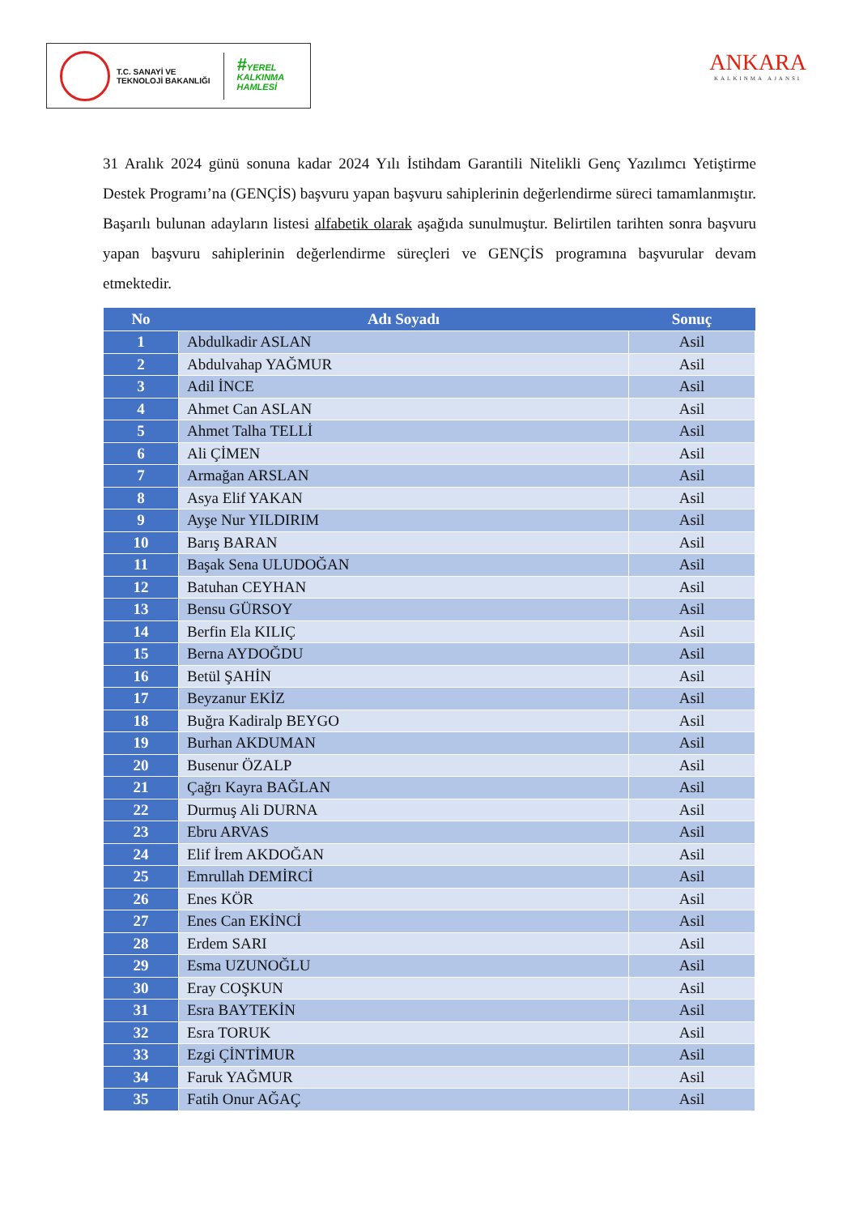T.C. SANAYİ VE
TEKNOLOJİ BAKANLIĞI
#YEREL
KALKINMA
HAMLESİ
ANKARA
KALKINMA AJANSI
31 Aralık 2024 günü sonuna kadar 2024 Yılı İstihdam Garantili Nitelikli Genç Yazılımcı Yetiştirme Destek Programı’na (GENÇİS) başvuru yapan başvuru sahiplerinin değerlendirme süreci tamamlanmıştır. Başarılı bulunan adayların listesi alfabetik olarak aşağıda sunulmuştur. Belirtilen tarihten sonra başvuru yapan başvuru sahiplerinin değerlendirme süreçleri ve GENÇİS programına başvurular devam etmektedir.
| No | Adı Soyadı | Sonuç |
| --- | --- | --- |
| 1 | Abdulkadir ASLAN | Asil |
| 2 | Abdulvahap YAĞMUR | Asil |
| 3 | Adil İNCE | Asil |
| 4 | Ahmet Can ASLAN | Asil |
| 5 | Ahmet Talha TELLİ | Asil |
| 6 | Ali ÇİMEN | Asil |
| 7 | Armağan ARSLAN | Asil |
| 8 | Asya Elif YAKAN | Asil |
| 9 | Ayşe Nur YILDIRIM | Asil |
| 10 | Barış BARAN | Asil |
| 11 | Başak Sena ULUDOĞAN | Asil |
| 12 | Batuhan CEYHAN | Asil |
| 13 | Bensu GÜRSOY | Asil |
| 14 | Berfin Ela KILIÇ | Asil |
| 15 | Berna AYDOĞDU | Asil |
| 16 | Betül ŞAHİN | Asil |
| 17 | Beyzanur EKİZ | Asil |
| 18 | Buğra Kadiralp BEYGO | Asil |
| 19 | Burhan AKDUMAN | Asil |
| 20 | Busenur ÖZALP | Asil |
| 21 | Çağrı Kayra BAĞLAN | Asil |
| 22 | Durmuş Ali DURNA | Asil |
| 23 | Ebru ARVAS | Asil |
| 24 | Elif İrem AKDOĞAN | Asil |
| 25 | Emrullah DEMİRCİ | Asil |
| 26 | Enes KÖR | Asil |
| 27 | Enes Can EKİNCİ | Asil |
| 28 | Erdem SARI | Asil |
| 29 | Esma UZUNOĞLU | Asil |
| 30 | Eray COŞKUN | Asil |
| 31 | Esra BAYTEKİN | Asil |
| 32 | Esra TORUK | Asil |
| 33 | Ezgi ÇİNTİMUR | Asil |
| 34 | Faruk YAĞMUR | Asil |
| 35 | Fatih Onur AĞAÇ | Asil |